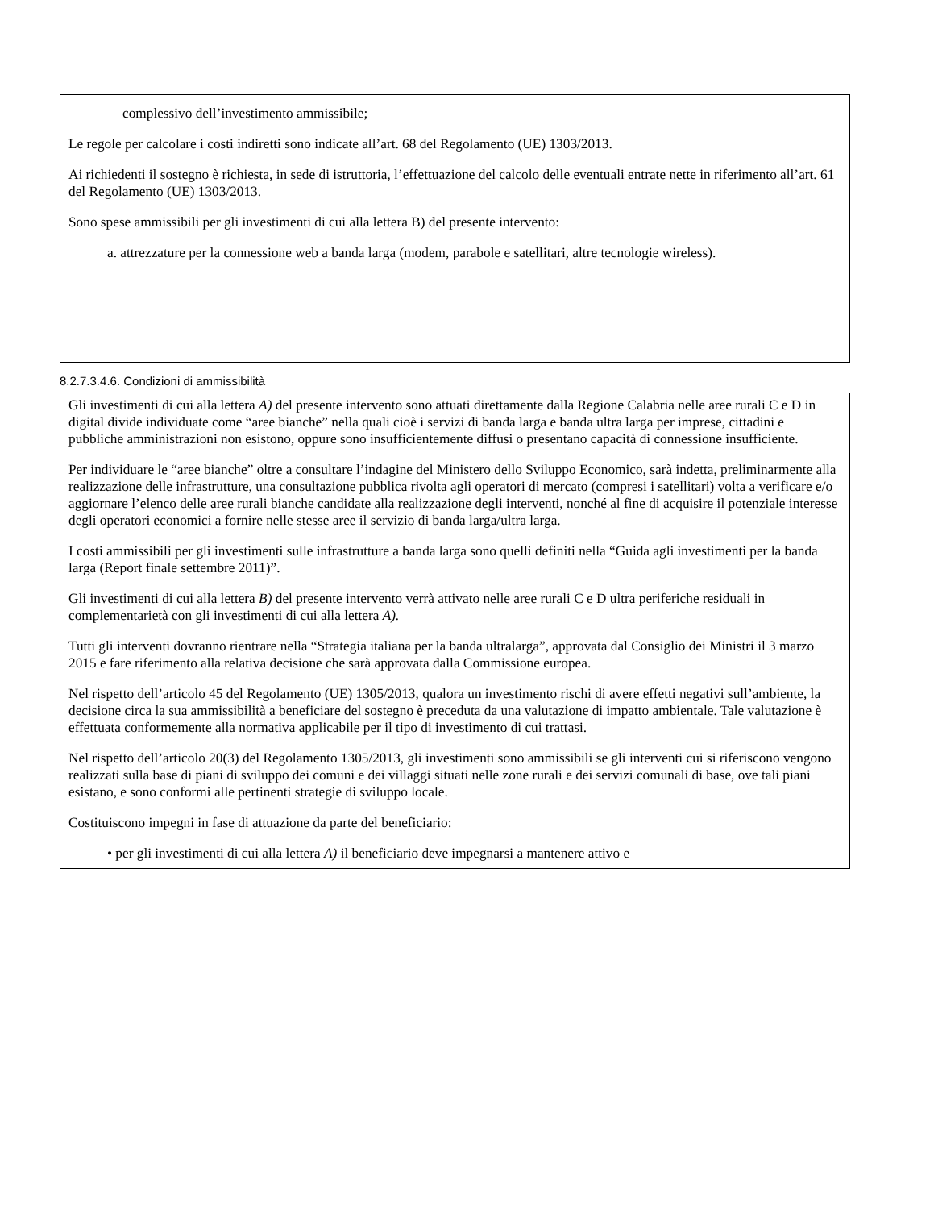complessivo dell’investimento ammissibile;
Le regole per calcolare i costi indiretti sono indicate all’art. 68 del Regolamento (UE) 1303/2013.
Ai richiedenti il sostegno è richiesta, in sede di istruttoria, l’effettuazione del calcolo delle eventuali entrate nette in riferimento all’art. 61 del Regolamento (UE) 1303/2013.
Sono spese ammissibili per gli investimenti di cui alla lettera B) del presente intervento:
a. attrezzature per la connessione web a banda larga (modem, parabole e satellitari, altre tecnologie wireless).
8.2.7.3.4.6. Condizioni di ammissibilità
Gli investimenti di cui alla lettera A) del presente intervento sono attuati direttamente dalla Regione Calabria nelle aree rurali C e D in digital divide individuate come “aree bianche” nella quali cioè i servizi di banda larga e banda ultra larga per imprese, cittadini e pubbliche amministrazioni non esistono, oppure sono insufficientemente diffusi o presentano capacità di connessione insufficiente.
Per individuare le “aree bianche” oltre a consultare l’indagine del Ministero dello Sviluppo Economico, sarà indetta, preliminarmente alla realizzazione delle infrastrutture, una consultazione pubblica rivolta agli operatori di mercato (compresi i satellitari) volta a verificare e/o aggiornare l’elenco delle aree rurali bianche candidate alla realizzazione degli interventi, nonché al fine di acquisire il potenziale interesse degli operatori economici a fornire nelle stesse aree il servizio di banda larga/ultra larga.
I costi ammissibili per gli investimenti sulle infrastrutture a banda larga sono quelli definiti nella “Guida agli investimenti per la banda larga (Report finale settembre 2011)”.
Gli investimenti di cui alla lettera B) del presente intervento verrà attivato nelle aree rurali C e D ultra periferiche residuali in complementarietà con gli investimenti di cui alla lettera A).
Tutti gli interventi dovranno rientrare nella “Strategia italiana per la banda ultralarga”, approvata dal Consiglio dei Ministri il 3 marzo 2015 e fare riferimento alla relativa decisione che sarà approvata dalla Commissione europea.
Nel rispetto dell’articolo 45 del Regolamento (UE) 1305/2013, qualora un investimento rischi di avere effetti negativi sull’ambiente, la decisione circa la sua ammissibilità a beneficiare del sostegno è preceduta da una valutazione di impatto ambientale. Tale valutazione è effettuata conformemente alla normativa applicabile per il tipo di investimento di cui trattasi.
Nel rispetto dell’articolo 20(3) del Regolamento 1305/2013, gli investimenti sono ammissibili se gli interventi cui si riferiscono vengono realizzati sulla base di piani di sviluppo dei comuni e dei villaggi situati nelle zone rurali e dei servizi comunali di base, ove tali piani esistano, e sono conformi alle pertinenti strategie di sviluppo locale.
Costituiscono impegni in fase di attuazione da parte del beneficiario:
• per gli investimenti di cui alla lettera A) il beneficiario deve impegnarsi a mantenere attivo e